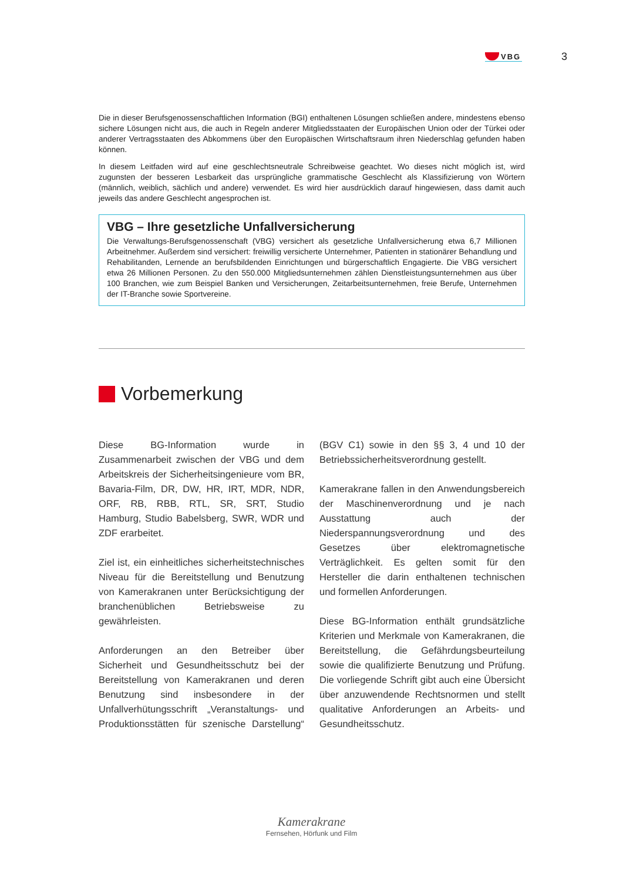VBG
3
Die in dieser Berufsgenossenschaftlichen Information (BGI) enthaltenen Lösungen schließen andere, mindestens ebenso sichere Lösungen nicht aus, die auch in Regeln anderer Mitgliedsstaaten der Europäischen Union oder der Türkei oder anderer Vertragsstaaten des Abkommens über den Europäischen Wirtschaftsraum ihren Niederschlag gefunden haben können.
In diesem Leitfaden wird auf eine geschlechtsneutrale Schreibweise geachtet. Wo dieses nicht möglich ist, wird zugunsten der besseren Lesbarkeit das ursprüngliche grammatische Geschlecht als Klassifizierung von Wörtern (männlich, weiblich, sächlich und andere) verwendet. Es wird hier ausdrücklich darauf hingewiesen, dass damit auch jeweils das andere Geschlecht angesprochen ist.
VBG – Ihre gesetzliche Unfallversicherung
Die Verwaltungs-Berufsgenossenschaft (VBG) versichert als gesetzliche Unfallversicherung etwa 6,7 Millionen Arbeitnehmer. Außerdem sind versichert: freiwillig versicherte Unternehmer, Patienten in stationärer Behandlung und Rehabilitanden, Lernende an berufsbildenden Einrichtungen und bürgerschaftlich Engagierte. Die VBG versichert etwa 26 Millionen Personen. Zu den 550.000 Mitgliedsunternehmen zählen Dienstleistungsunternehmen aus über 100 Branchen, wie zum Beispiel Banken und Versicherungen, Zeitarbeitsunternehmen, freie Berufe, Unternehmen der IT-Branche sowie Sportvereine.
Vorbemerkung
Diese BG-Information wurde in Zusammenarbeit zwischen der VBG und dem Arbeitskreis der Sicherheitsingenieure vom BR, Bavaria-Film, DR, DW, HR, IRT, MDR, NDR, ORF, RB, RBB, RTL, SR, SRT, Studio Hamburg, Studio Babelsberg, SWR, WDR und ZDF erarbeitet.
Ziel ist, ein einheitliches sicherheitstechnisches Niveau für die Bereitstellung und Benutzung von Kamerakranen unter Berücksichtigung der branchenüblichen Betriebsweise zu gewährleisten.
Anforderungen an den Betreiber über Sicherheit und Gesundheitsschutz bei der Bereitstellung von Kamerakranen und deren Benutzung sind insbesondere in der Unfallverhütungsschrift „Veranstaltungs- und Produktionsstätten für szenische Darstellung“ (BGV C1) sowie in den §§ 3, 4 und 10 der Betriebssicherheitsverordnung gestellt.
Kamerakrane fallen in den Anwendungsbereich der Maschinenverordnung und je nach Ausstattung auch der Niederspannungsverordnung und des Gesetzes über elektromagnetische Verträglichkeit. Es gelten somit für den Hersteller die darin enthaltenen technischen und formellen Anforderungen.
Diese BG-Information enthält grundsätzliche Kriterien und Merkmale von Kamerakranen, die Bereitstellung, die Gefährdungsbeurteilung sowie die qualifizierte Benutzung und Prüfung. Die vorliegende Schrift gibt auch eine Übersicht über anzuwendende Rechtsnormen und stellt qualitative Anforderungen an Arbeits- und Gesundheitsschutz.
Kamerakrane
Fernsehen, Hörfunk und Film